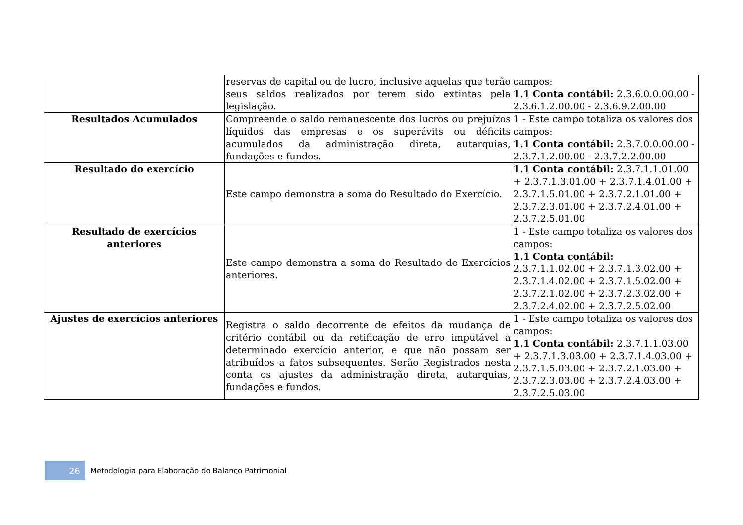| | reservas de capital ou de lucro, inclusive aquelas que terão seus saldos realizados por terem sido extintas pela legislação. | campos: 1.1 Conta contábil: 2.3.6.0.0.00.00 - 2.3.6.1.2.00.00 - 2.3.6.9.2.00.00 |
| Resultados Acumulados | Compreende o saldo remanescente dos lucros ou prejuízos líquidos das empresas e os superávits ou déficits acumulados da administração direta, autarquias, fundações e fundos. | 1 - Este campo totaliza os valores dos campos: 1.1 Conta contábil: 2.3.7.0.0.00.00 - 2.3.7.1.2.00.00 - 2.3.7.2.2.00.00 |
| Resultado do exercício | Este campo demonstra a soma do Resultado do Exercício. | 1.1 Conta contábil: 2.3.7.1.1.01.00 + 2.3.7.1.3.01.00 + 2.3.7.1.4.01.00 + 2.3.7.1.5.01.00 + 2.3.7.2.1.01.00 + 2.3.7.2.3.01.00 + 2.3.7.2.4.01.00 + 2.3.7.2.5.01.00 |
| Resultado de exercícios anteriores | Este campo demonstra a soma do Resultado de Exercícios anteriores. | 1 - Este campo totaliza os valores dos campos: 1.1 Conta contábil: 2.3.7.1.1.02.00 + 2.3.7.1.3.02.00 + 2.3.7.1.4.02.00 + 2.3.7.1.5.02.00 + 2.3.7.2.1.02.00 + 2.3.7.2.3.02.00 + 2.3.7.2.4.02.00 + 2.3.7.2.5.02.00 |
| Ajustes de exercícios anteriores | Registra o saldo decorrente de efeitos da mudança de critério contábil ou da retificação de erro imputável a determinado exercício anterior, e que não possam ser atribuídos a fatos subsequentes. Serão Registrados nesta conta os ajustes da administração direta, autarquias, fundações e fundos. | 1 - Este campo totaliza os valores dos campos: 1.1 Conta contábil: 2.3.7.1.1.03.00 + 2.3.7.1.3.03.00 + 2.3.7.1.4.03.00 + 2.3.7.1.5.03.00 + 2.3.7.2.1.03.00 + 2.3.7.2.3.03.00 + 2.3.7.2.4.03.00 + 2.3.7.2.5.03.00 |
26
Metodologia para Elaboração do Balanço Patrimonial